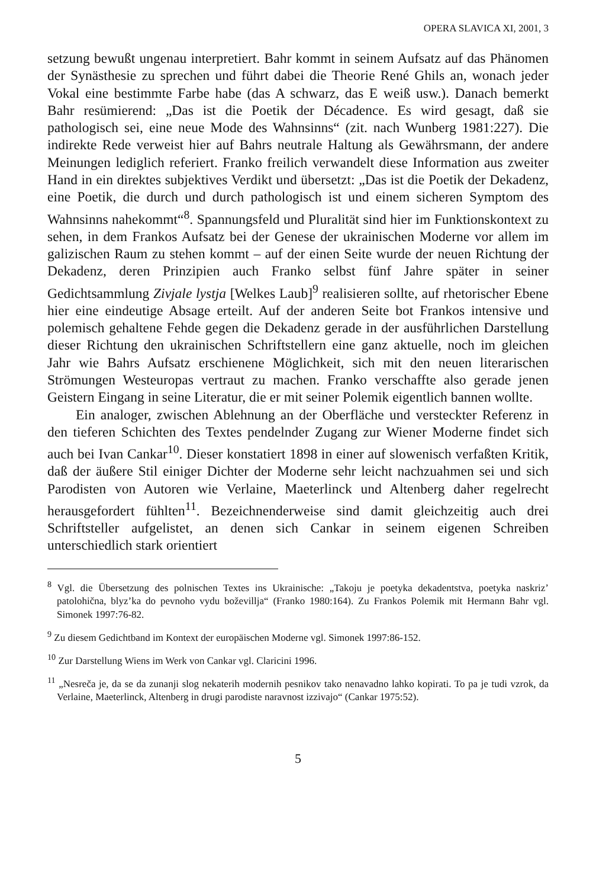OPERA SLAVICA XI, 2001, 3
setzung bewußt ungenau interpretiert. Bahr kommt in seinem Aufsatz auf das Phänomen der Synästhesie zu sprechen und führt dabei die Theorie René Ghils an, wonach jeder Vokal eine bestimmte Farbe habe (das A schwarz, das E weiß usw.). Danach bemerkt Bahr resümierend: „Das ist die Poetik der Décadence. Es wird gesagt, daß sie pathologisch sei, eine neue Mode des Wahnsinns“ (zit. nach Wunberg 1981:227). Die indirekte Rede verweist hier auf Bahrs neutrale Haltung als Gewährsmann, der andere Meinungen lediglich referiert. Franko freilich verwandelt diese Information aus zweiter Hand in ein direktes subjektives Verdikt und übersetzt: „Das ist die Poetik der Dekadenz, eine Poetik, die durch und durch pathologisch ist und einem sicheren Symptom des Wahnsinns nahekommt“<sup>8</sup>. Spannungsfeld und Pluralität sind hier im Funktionskontext zu sehen, in dem Frankos Aufsatz bei der Genese der ukrainischen Moderne vor allem im galizischen Raum zu stehen kommt – auf der einen Seite wurde der neuen Richtung der Dekadenz, deren Prinzipien auch Franko selbst fünf Jahre später in seiner Gedichtsammlung Zivjale lystja [Welkes Laub]<sup>9</sup> realisieren sollte, auf rhetorischer Ebene hier eine eindeutige Absage erteilt. Auf der anderen Seite bot Frankos intensive und polemisch gehaltene Fehde gegen die Dekadenz gerade in der ausführlichen Darstellung dieser Richtung den ukrainischen Schriftstellern eine ganz aktuelle, noch im gleichen Jahr wie Bahrs Aufsatz erschienene Möglichkeit, sich mit den neuen literarischen Strömungen Westeuropas vertraut zu machen. Franko verschaffte also gerade jenen Geistern Eingang in seine Literatur, die er mit seiner Polemik eigentlich bannen wollte.
Ein analoger, zwischen Ablehnung an der Oberfläche und versteckter Referenz in den tieferen Schichten des Textes pendelnder Zugang zur Wiener Moderne findet sich auch bei Ivan Cankar<sup>10</sup>. Dieser konstatiert 1898 in einer auf slowenisch verfaßten Kritik, daß der äußere Stil einiger Dichter der Moderne sehr leicht nachzuahmen sei und sich Parodisten von Autoren wie Verlaine, Maeterlinck und Altenberg daher regelrecht herausgefordert fühlten<sup>11</sup>. Bezeichnenderweise sind damit gleichzeitig auch drei Schriftsteller aufgelistet, an denen sich Cankar in seinem eigenen Schreiben unterschiedlich stark orientiert
<sup>8</sup> Vgl. die Übersetzung des polnischen Textes ins Ukrainische: „Takoju je poetyka dekadentstva, poetyka naskriz’ patolohična, blyz’ka do pevnoho vydu boževillja“ (Franko 1980:164). Zu Frankos Polemik mit Hermann Bahr vgl. Simonek 1997:76-82.
<sup>9</sup> Zu diesem Gedichtband im Kontext der europäischen Moderne vgl. Simonek 1997:86-152.
<sup>10</sup> Zur Darstellung Wiens im Werk von Cankar vgl. Claricini 1996.
<sup>11</sup> „Nesreča je, da se da zunanji slog nekaterih modernih pesnikov tako nenavadno lahko kopirati. To pa je tudi vzrok, da Verlaine, Maeterlinck, Altenberg in drugi parodiste naravnost izzivajo“ (Cankar 1975:52).
5